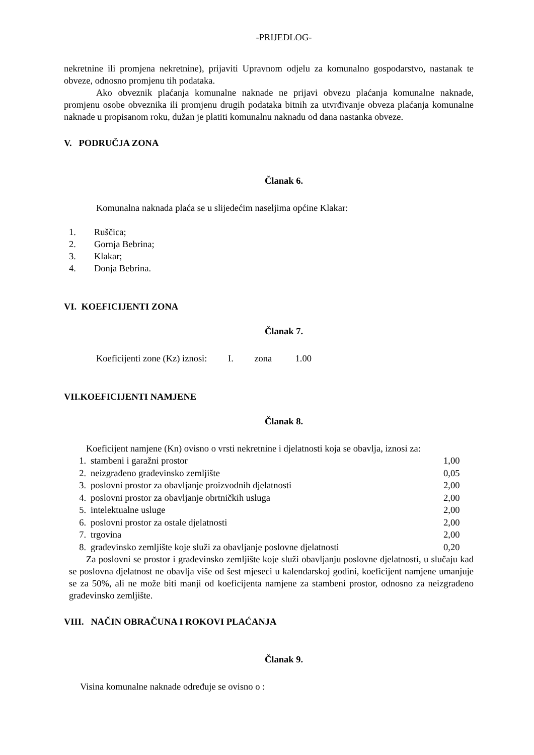-PRIJEDLOG-
nekretnine ili promjena nekretnine), prijaviti Upravnom odjelu za komunalno gospodarstvo, nastanak te obveze, odnosno promjenu tih podataka.
Ako obveznik plaćanja komunalne naknade ne prijavi obvezu plaćanja komunalne naknade, promjenu osobe obveznika ili promjenu drugih podataka bitnih za utvrđivanje obveza plaćanja komunalne naknade u propisanom roku, dužan je platiti komunalnu naknadu od dana nastanka obveze.
V. PODRUČJA ZONA
Članak 6.
Komunalna naknada plaća se u slijedećim naseljima općine Klakar:
1. Ruščica;
2. Gornja Bebrina;
3. Klakar;
4. Donja Bebrina.
VI. KOEFICIJENTI ZONA
Članak 7.
Koeficijenti zone (Kz) iznosi: I. zona 1.00
VII.KOEFICIJENTI NAMJENE
Članak 8.
Koeficijent namjene (Kn) ovisno o vrsti nekretnine i djelatnosti koja se obavlja, iznosi za:
1. stambeni i garažni prostor 1,00
2. neizgrađeno građevinsko zemljište 0,05
3. poslovni prostor za obavljanje proizvodnih djelatnosti 2,00
4. poslovni prostor za obavljanje obrtničkih usluga 2,00
5. intelektualne usluge 2,00
6. poslovni prostor za ostale djelatnosti 2,00
7. trgovina 2,00
8. građevinsko zemljište koje služi za obavljanje poslovne djelatnosti 0,20
Za poslovni se prostor i građevinsko zemljište koje služi obavljanju poslovne djelatnosti, u slučaju kad se poslovna djelatnost ne obavlja više od šest mjeseci u kalendarskoj godini, koeficijent namjene umanjuje se za 50%, ali ne može biti manji od koeficijenta namjene za stambeni prostor, odnosno za neizgrađeno građevinsko zemljište.
VIII. NAČIN OBRAČUNA I ROKOVI PLAĆANJA
Članak 9.
Visina komunalne naknade određuje se ovisno o :